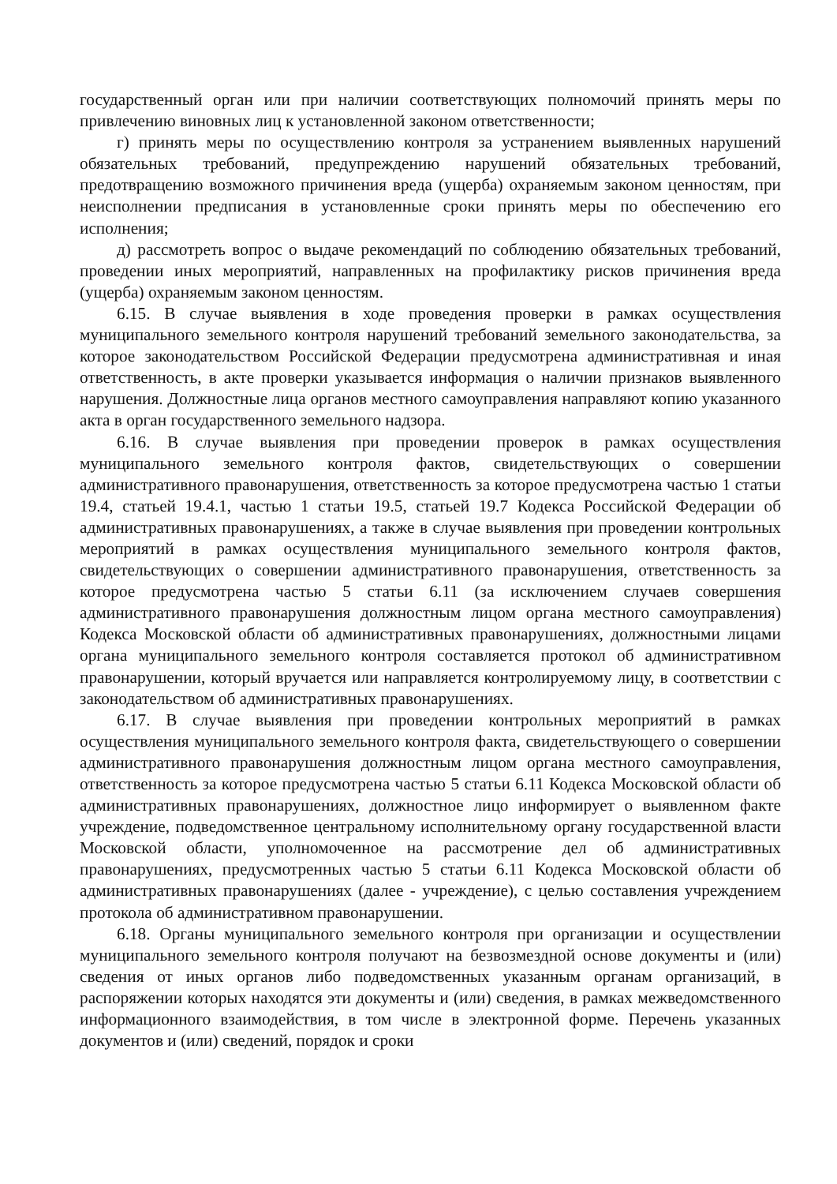государственный орган или при наличии соответствующих полномочий принять меры по привлечению виновных лиц к установленной законом ответственности;
г) принять меры по осуществлению контроля за устранением выявленных нарушений обязательных требований, предупреждению нарушений обязательных требований, предотвращению возможного причинения вреда (ущерба) охраняемым законом ценностям, при неисполнении предписания в установленные сроки принять меры по обеспечению его исполнения;
д) рассмотреть вопрос о выдаче рекомендаций по соблюдению обязательных требований, проведении иных мероприятий, направленных на профилактику рисков причинения вреда (ущерба) охраняемым законом ценностям.
6.15. В случае выявления в ходе проведения проверки в рамках осуществления муниципального земельного контроля нарушений требований земельного законодательства, за которое законодательством Российской Федерации предусмотрена административная и иная ответственность, в акте проверки указывается информация о наличии признаков выявленного нарушения. Должностные лица органов местного самоуправления направляют копию указанного акта в орган государственного земельного надзора.
6.16. В случае выявления при проведении проверок в рамках осуществления муниципального земельного контроля фактов, свидетельствующих о совершении административного правонарушения, ответственность за которое предусмотрена частью 1 статьи 19.4, статьей 19.4.1, частью 1 статьи 19.5, статьей 19.7 Кодекса Российской Федерации об административных правонарушениях, а также в случае выявления при проведении контрольных мероприятий в рамках осуществления муниципального земельного контроля фактов, свидетельствующих о совершении административного правонарушения, ответственность за которое предусмотрена частью 5 статьи 6.11 (за исключением случаев совершения административного правонарушения должностным лицом органа местного самоуправления) Кодекса Московской области об административных правонарушениях, должностными лицами органа муниципального земельного контроля составляется протокол об административном правонарушении, который вручается или направляется контролируемому лицу, в соответствии с законодательством об административных правонарушениях.
6.17. В случае выявления при проведении контрольных мероприятий в рамках осуществления муниципального земельного контроля факта, свидетельствующего о совершении административного правонарушения должностным лицом органа местного самоуправления, ответственность за которое предусмотрена частью 5 статьи 6.11 Кодекса Московской области об административных правонарушениях, должностное лицо информирует о выявленном факте учреждение, подведомственное центральному исполнительному органу государственной власти Московской области, уполномоченное на рассмотрение дел об административных правонарушениях, предусмотренных частью 5 статьи 6.11 Кодекса Московской области об административных правонарушениях (далее - учреждение), с целью составления учреждением протокола об административном правонарушении.
6.18. Органы муниципального земельного контроля при организации и осуществлении муниципального земельного контроля получают на безвозмездной основе документы и (или) сведения от иных органов либо подведомственных указанным органам организаций, в распоряжении которых находятся эти документы и (или) сведения, в рамках межведомственного информационного взаимодействия, в том числе в электронной форме. Перечень указанных документов и (или) сведений, порядок и сроки